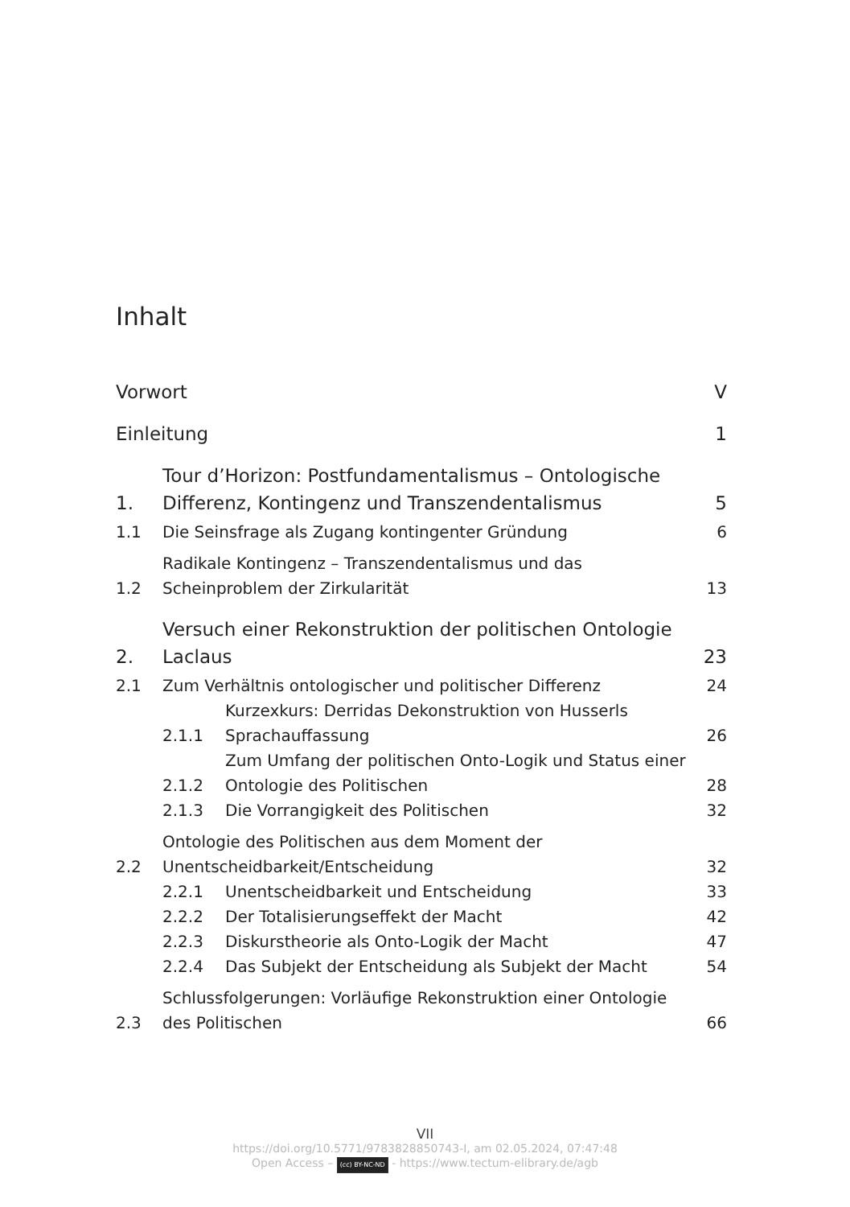Inhalt
Vorwort V
Einleitung 1
1. Tour d’Horizon: Postfundamentalismus – Ontologische Differenz, Kontingenz und Transzendentalismus 5
1.1 Die Seinsfrage als Zugang kontingenter Gründung 6
1.2 Radikale Kontingenz – Transzendentalismus und das Scheinproblem der Zirkularität 13
2. Versuch einer Rekonstruktion der politischen Ontologie Laclaus 23
2.1 Zum Verhältnis ontologischer und politischer Differenz 24
2.1.1 Kurzexkurs: Derridas Dekonstruktion von Husserls Sprachauffassung 26
2.1.2 Zum Umfang der politischen Onto-Logik und Status einer Ontologie des Politischen 28
2.1.3 Die Vorrangigkeit des Politischen 32
2.2 Ontologie des Politischen aus dem Moment der Unentscheidbarkeit/Entscheidung 32
2.2.1 Unentscheidbarkeit und Entscheidung 33
2.2.2 Der Totalisierungseffekt der Macht 42
2.2.3 Diskurstheorie als Onto-Logik der Macht 47
2.2.4 Das Subjekt der Entscheidung als Subjekt der Macht 54
2.3 Schlussfolgerungen: Vorläufige Rekonstruktion einer Ontologie des Politischen 66
VII
https://doi.org/10.5771/9783828850743-I, am 02.05.2024, 07:47:48
Open Access – (cc) BY-NC-ND - https://www.tectum-elibrary.de/agb